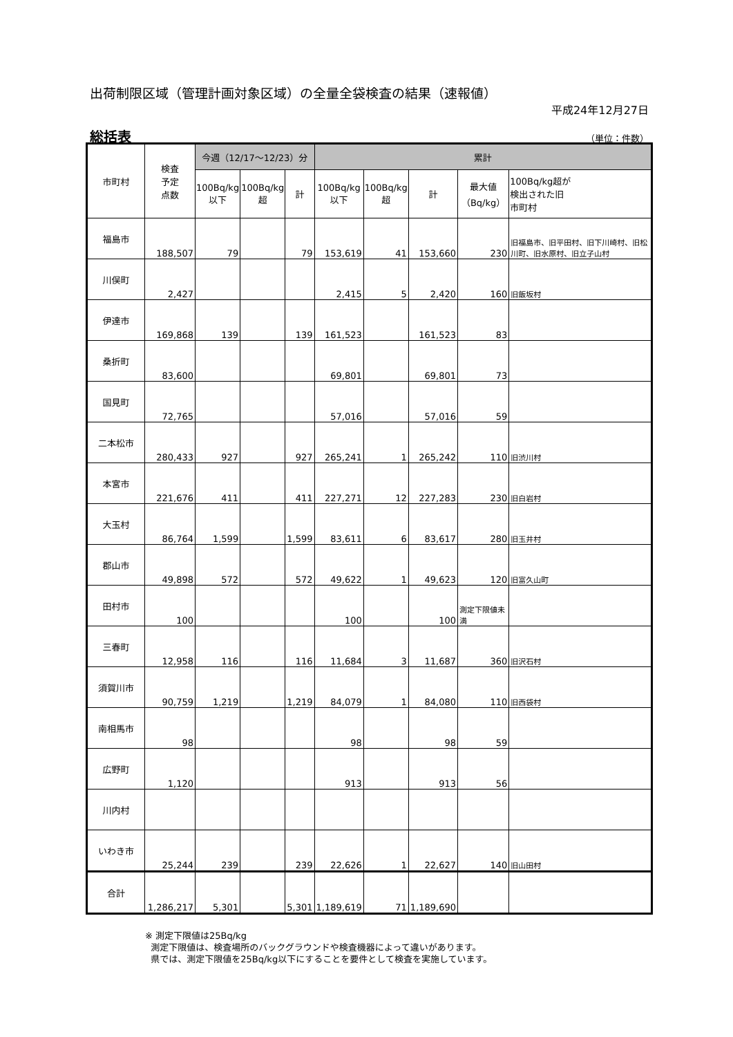出荷制限区域（管理計画対象区域）の全量全袋検査の結果（速報値）
平成24年12月27日
総括表 （単位：件数）
| 市町村 | 検査 予定 点数 | 今週（12/17～12/23）分 | | | 累計 | | | | |
| --- | --- | --- | --- | --- | --- | --- | --- | --- | --- |
| | | 100Bq/kg 以下 | 100Bq/kg 超 | 計 | 100Bq/kg 以下 | 100Bq/kg 超 | 計 | 最大値 （Bq/kg） | 100Bq/kg超が 検出された旧 市町村 |
| 福島市 | 188,507 | 79 | | 79 | 153,619 | 41 | 153,660 | 230 | 旧福島市、旧平田村、旧下川崎村、旧松川町、旧水原村、旧立子山村 |
| 川俣町 | 2,427 | | | | 2,415 | 5 | 2,420 | 160 | 旧飯坂村 |
| 伊達市 | 169,868 | 139 | | 139 | 161,523 | | 161,523 | 83 | |
| 桑折町 | 83,600 | | | | 69,801 | | 69,801 | 73 | |
| 国見町 | 72,765 | | | | 57,016 | | 57,016 | 59 | |
| 二本松市 | 280,433 | 927 | | 927 | 265,241 | 1 | 265,242 | 110 | 旧渋川村 |
| 本宮市 | 221,676 | 411 | | 411 | 227,271 | 12 | 227,283 | 230 | 旧白岩村 |
| 大玉村 | 86,764 | 1,599 | | 1,599 | 83,611 | 6 | 83,617 | 280 | 旧玉井村 |
| 郡山市 | 49,898 | 572 | | 572 | 49,622 | 1 | 49,623 | 120 | 旧富久山町 |
| 田村市 | 100 | | | | 100 | | 100 | 測定下限値未満 | |
| 三春町 | 12,958 | 116 | | 116 | 11,684 | 3 | 11,687 | 360 | 旧沢石村 |
| 須賀川市 | 90,759 | 1,219 | | 1,219 | 84,079 | 1 | 84,080 | 110 | 旧西袋村 |
| 南相馬市 | 98 | | | | 98 | | 98 | 59 | |
| 広野町 | 1,120 | | | | 913 | | 913 | 56 | |
| 川内村 | | | | | | | | | |
| いわき市 | 25,244 | 239 | | 239 | 22,626 | 1 | 22,627 | 140 | 旧山田村 |
| 合計 | 1,286,217 | 5,301 | | 5,301 | 1,189,619 | 71 | 1,189,690 | | |
※ 測定下限値は25Bq/kg
測定下限値は、検査場所のバックグラウンドや検査機器によって違いがあります。
県では、測定下限値を25Bq/kg以下にすることを要件として検査を実施しています。